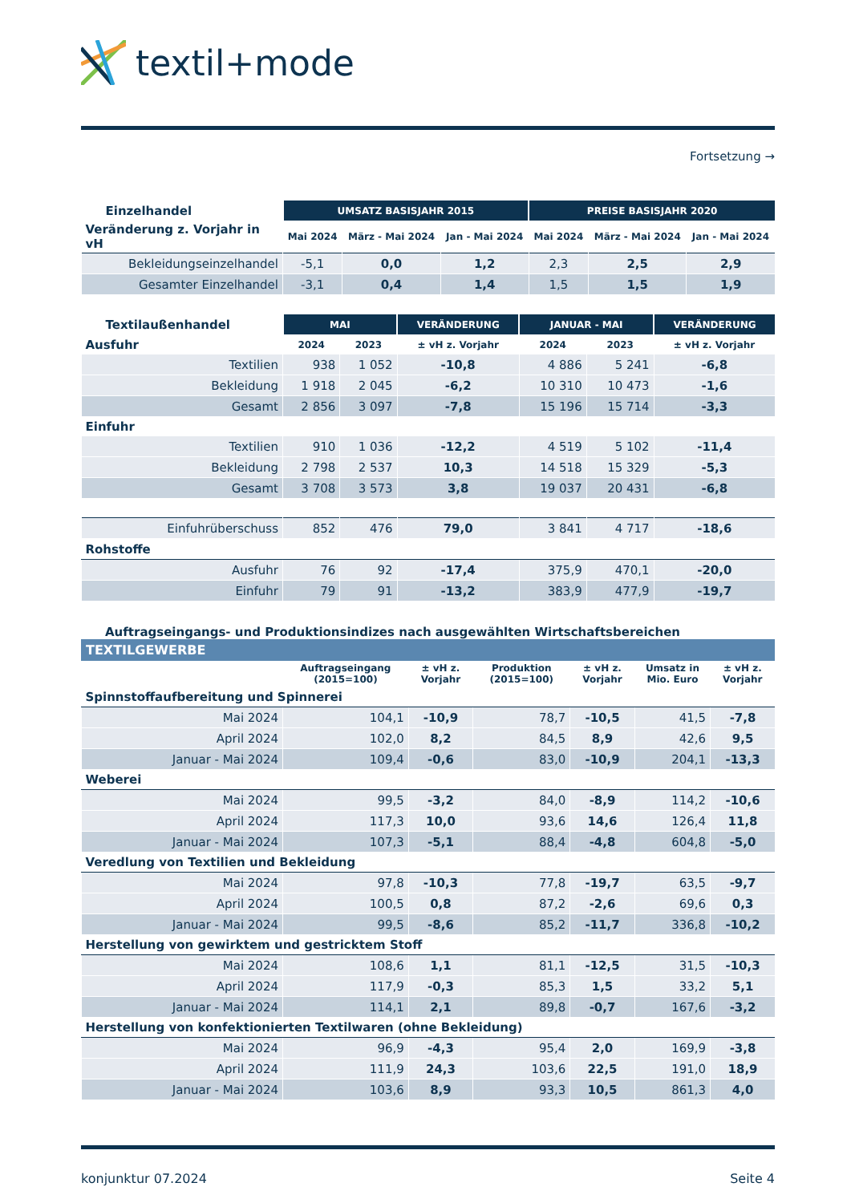textil+mode
Fortsetzung →
| Einzelhandel | UMSATZ BASISJAHR 2015 | | | PREISE BASISJAHR 2020 | | |
| --- | --- | --- | --- | --- | --- | --- |
| Veränderung z. Vorjahr in vH | Mai 2024 | März - Mai 2024 | Jan - Mai 2024 | Mai 2024 | März - Mai 2024 | Jan - Mai 2024 |
| Bekleidungseinzelhandel | -5,1 | 0,0 | 1,2 | 2,3 | 2,5 | 2,9 |
| Gesamter Einzelhandel | -3,1 | 0,4 | 1,4 | 1,5 | 1,5 | 1,9 |
| Textilaußenhandel | MAI | | VERÄNDERUNG | JANUAR - MAI | | VERÄNDERUNG |
| --- | --- | --- | --- | --- | --- | --- |
| Ausfuhr | 2024 | 2023 | ± vH z. Vorjahr | 2024 | 2023 | ± vH z. Vorjahr |
| Textilien | 938 | 1 052 | -10,8 | 4 886 | 5 241 | -6,8 |
| Bekleidung | 1 918 | 2 045 | -6,2 | 10 310 | 10 473 | -1,6 |
| Gesamt | 2 856 | 3 097 | -7,8 | 15 196 | 15 714 | -3,3 |
| Einfuhr | | | | | | |
| Textilien | 910 | 1 036 | -12,2 | 4 519 | 5 102 | -11,4 |
| Bekleidung | 2 798 | 2 537 | 10,3 | 14 518 | 15 329 | -5,3 |
| Gesamt | 3 708 | 3 573 | 3,8 | 19 037 | 20 431 | -6,8 |
| Einfuhrüberschuss | 852 | 476 | 79,0 | 3 841 | 4 717 | -18,6 |
| Rohstoffe | | | | | | |
| Ausfuhr | 76 | 92 | -17,4 | 375,9 | 470,1 | -20,0 |
| Einfuhr | 79 | 91 | -13,2 | 383,9 | 477,9 | -19,7 |
Auftragseingangs- und Produktionsindizes nach ausgewählten Wirtschaftsbereichen
TEXTILGEWERBE
| | Auftragseingang (2015=100) | ± vH z. Vorjahr | Produktion (2015=100) | ± vH z. Vorjahr | Umsatz in Mio. Euro | ± vH z. Vorjahr |
| --- | --- | --- | --- | --- | --- | --- |
| Spinnstoffaufbereitung und Spinnerei | | | | | | |
| Mai 2024 | 104,1 | -10,9 | 78,7 | -10,5 | 41,5 | -7,8 |
| April 2024 | 102,0 | 8,2 | 84,5 | 8,9 | 42,6 | 9,5 |
| Januar - Mai 2024 | 109,4 | -0,6 | 83,0 | -10,9 | 204,1 | -13,3 |
| Weberei | | | | | | |
| Mai 2024 | 99,5 | -3,2 | 84,0 | -8,9 | 114,2 | -10,6 |
| April 2024 | 117,3 | 10,0 | 93,6 | 14,6 | 126,4 | 11,8 |
| Januar - Mai 2024 | 107,3 | -5,1 | 88,4 | -4,8 | 604,8 | -5,0 |
| Veredlung von Textilien und Bekleidung | | | | | | |
| Mai 2024 | 97,8 | -10,3 | 77,8 | -19,7 | 63,5 | -9,7 |
| April 2024 | 100,5 | 0,8 | 87,2 | -2,6 | 69,6 | 0,3 |
| Januar - Mai 2024 | 99,5 | -8,6 | 85,2 | -11,7 | 336,8 | -10,2 |
| Herstellung von gewirktem und gestricktem Stoff | | | | | | |
| Mai 2024 | 108,6 | 1,1 | 81,1 | -12,5 | 31,5 | -10,3 |
| April 2024 | 117,9 | -0,3 | 85,3 | 1,5 | 33,2 | 5,1 |
| Januar - Mai 2024 | 114,1 | 2,1 | 89,8 | -0,7 | 167,6 | -3,2 |
| Herstellung von konfektionierten Textilwaren (ohne Bekleidung) | | | | | | |
| Mai 2024 | 96,9 | -4,3 | 95,4 | 2,0 | 169,9 | -3,8 |
| April 2024 | 111,9 | 24,3 | 103,6 | 22,5 | 191,0 | 18,9 |
| Januar - Mai 2024 | 103,6 | 8,9 | 93,3 | 10,5 | 861,3 | 4,0 |
konjunktur 07.2024 Seite 4